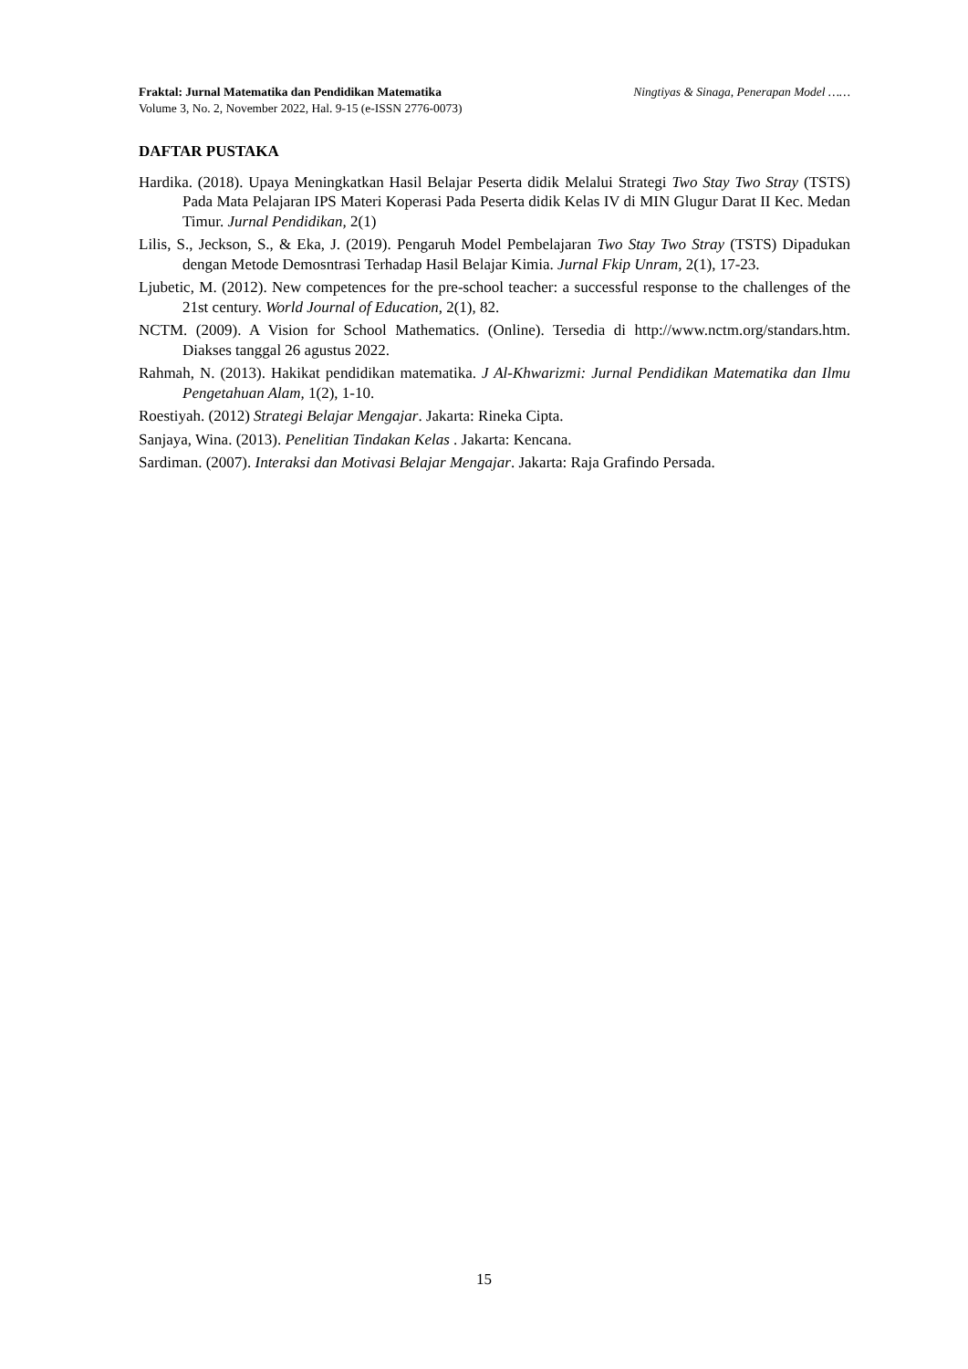Fraktal: Jurnal Matematika dan Pendidikan Matematika Ningtiyas & Sinaga, Penerapan Model ……
Volume 3, No. 2, November 2022, Hal. 9-15 (e-ISSN 2776-0073)
DAFTAR PUSTAKA
Hardika. (2018). Upaya Meningkatkan Hasil Belajar Peserta didik Melalui Strategi Two Stay Two Stray (TSTS) Pada Mata Pelajaran IPS Materi Koperasi Pada Peserta didik Kelas IV di MIN Glugur Darat II Kec. Medan Timur. Jurnal Pendidikan, 2(1)
Lilis, S., Jeckson, S., & Eka, J. (2019). Pengaruh Model Pembelajaran Two Stay Two Stray (TSTS) Dipadukan dengan Metode Demosntrasi Terhadap Hasil Belajar Kimia. Jurnal Fkip Unram, 2(1), 17-23.
Ljubetic, M. (2012). New competences for the pre-school teacher: a successful response to the challenges of the 21st century. World Journal of Education, 2(1), 82.
NCTM. (2009). A Vision for School Mathematics. (Online). Tersedia di http://www.nctm.org/standars.htm. Diakses tanggal 26 agustus 2022.
Rahmah, N. (2013). Hakikat pendidikan matematika. J Al-Khwarizmi: Jurnal Pendidikan Matematika dan Ilmu Pengetahuan Alam, 1(2), 1-10.
Roestiyah. (2012) Strategi Belajar Mengajar. Jakarta: Rineka Cipta.
Sanjaya, Wina. (2013). Penelitian Tindakan Kelas . Jakarta: Kencana.
Sardiman. (2007). Interaksi dan Motivasi Belajar Mengajar. Jakarta: Raja Grafindo Persada.
15